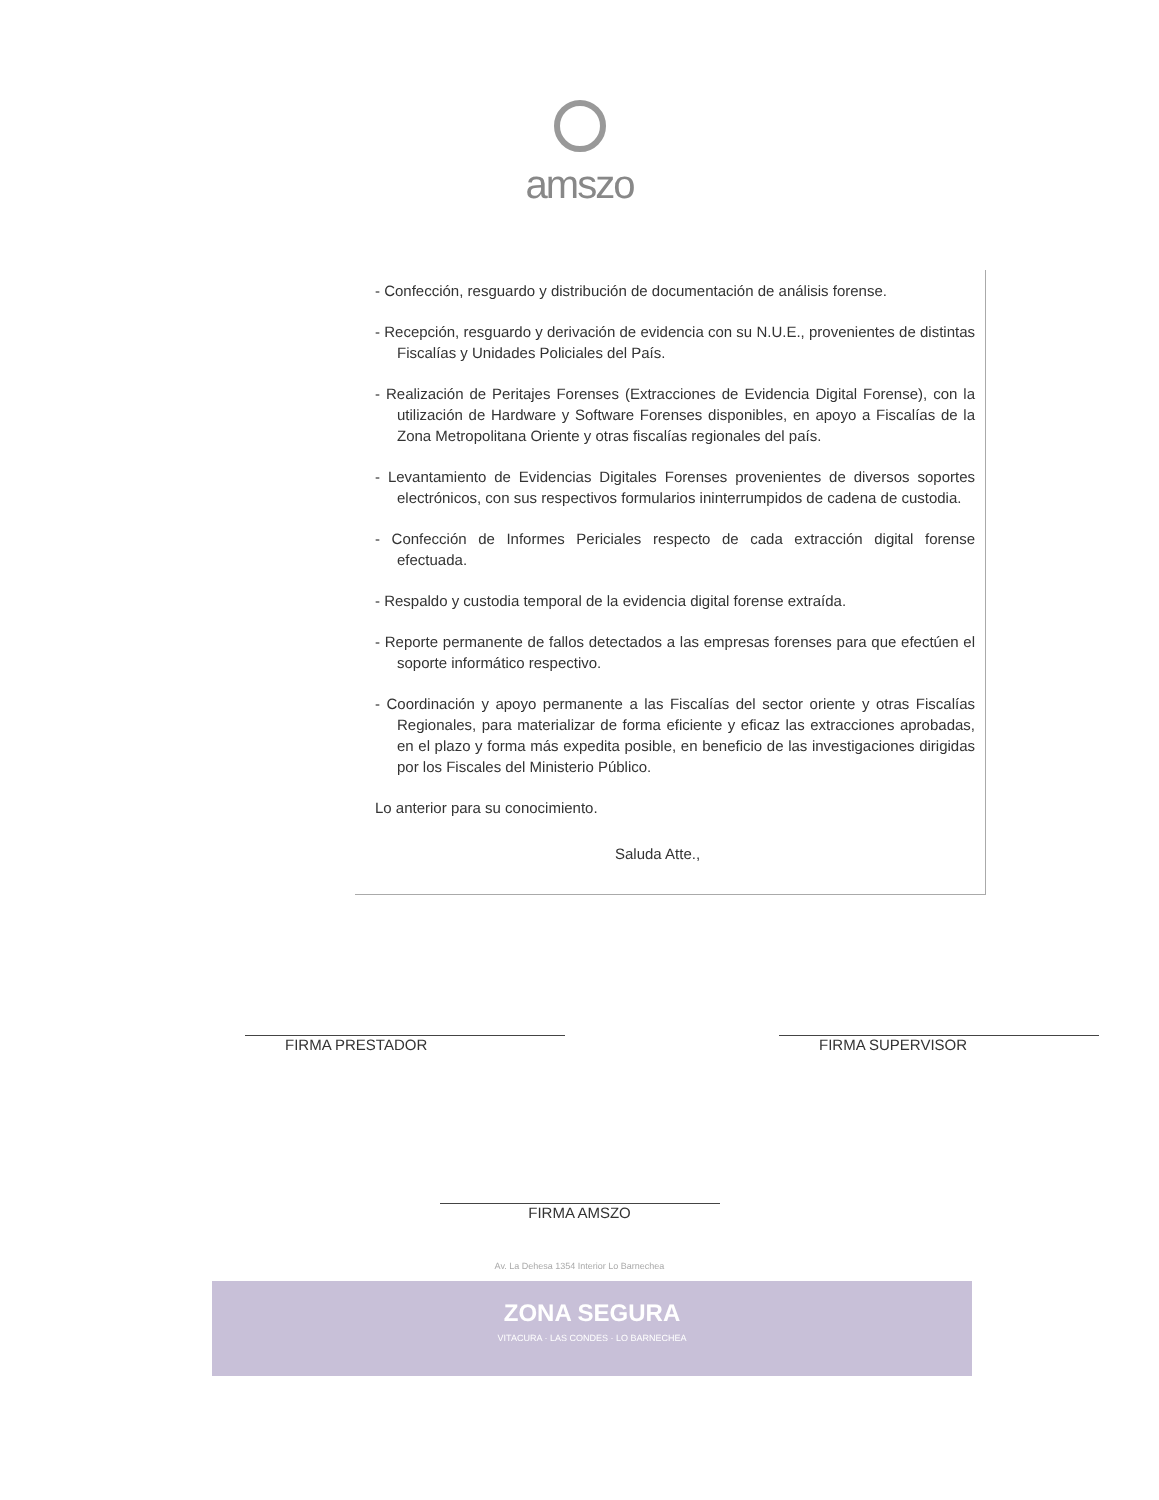amszo
- Confección, resguardo y distribución de documentación de análisis forense.
- Recepción, resguardo y derivación de evidencia con su N.U.E., provenientes de distintas Fiscalías y Unidades Policiales del País.
- Realización de Peritajes Forenses (Extracciones de Evidencia Digital Forense), con la utilización de Hardware y Software Forenses disponibles, en apoyo a Fiscalías de la Zona Metropolitana Oriente y otras fiscalías regionales del país.
- Levantamiento de Evidencias Digitales Forenses provenientes de diversos soportes electrónicos, con sus respectivos formularios ininterrumpidos de cadena de custodia.
- Confección de Informes Periciales respecto de cada extracción digital forense efectuada.
- Respaldo y custodia temporal de la evidencia digital forense extraída.
- Reporte permanente de fallos detectados a las empresas forenses para que efectúen el soporte informático respectivo.
- Coordinación y apoyo permanente a las Fiscalías del sector oriente y otras Fiscalías Regionales, para materializar de forma eficiente y eficaz las extracciones aprobadas, en el plazo y forma más expedita posible, en beneficio de las investigaciones dirigidas por los Fiscales del Ministerio Público.
Lo anterior para su conocimiento.
Saluda Atte.,
FIRMA PRESTADOR FIRMA SUPERVISOR
FIRMA AMSZO
Av. La Dehesa 1354 Interior Lo Barnechea
ZONA SEGURA
VITACURA · LAS CONDES · LO BARNECHEA